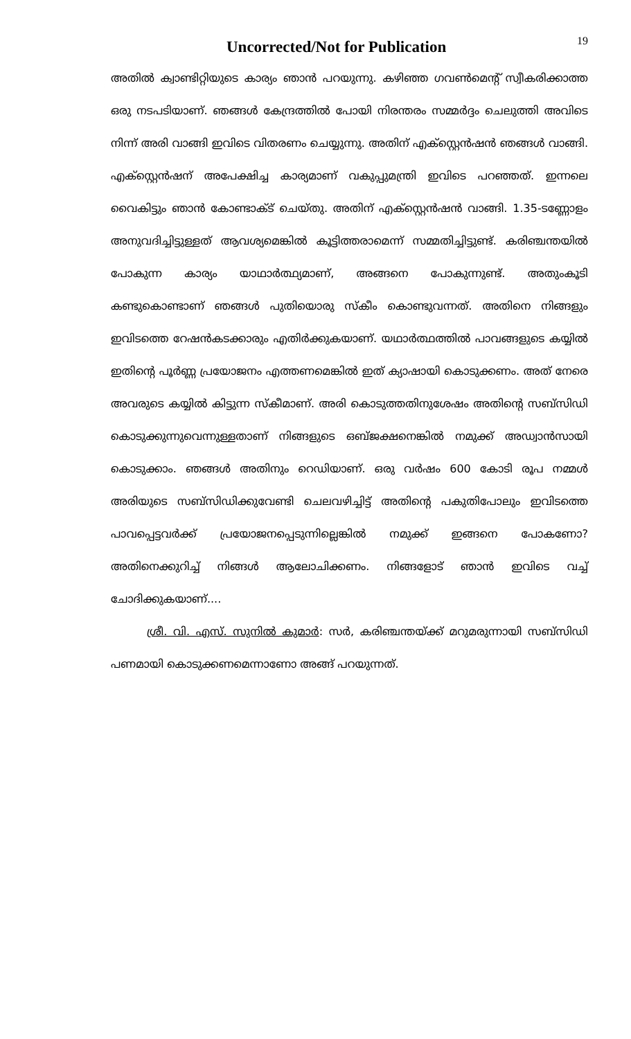Uncorrected/Not for Publication
19
അതിൽ ക്വാണ്ടിറ്റിയുടെ കാര്യം ഞാൻ പറയുന്നു. കഴിഞ്ഞ ഗവൺമെന്റ് സ്വീകരിക്കാത്ത ഒരു നടപടിയാണ്. ഞങ്ങൾ കേന്ദ്രത്തിൽ പോയി നിരന്തരം സമ്മർദ്ദം ചെലുത്തി അവിടെ നിന്ന് അരി വാങ്ങി ഇവിടെ വിതരണം ചെയ്യുന്നു. അതിന് എക്സ്റ്റെൻഷൻ ഞങ്ങൾ വാങ്ങി. എക്സ്റ്റെൻഷന് അപേക്ഷിച്ച കാര്യമാണ് വകുപ്പുമന്ത്രി ഇവിടെ പറഞ്ഞത്. ഇന്നലെ വൈകിട്ടും ഞാൻ കോണ്ടാക്ട് ചെയ്തു. അതിന് എക്സ്റ്റെൻഷൻ വാങ്ങി. 1.35-ടണ്ണോളം അനുവദിച്ചിട്ടുള്ളത് ആവശ്യമെങ്കിൽ കൂട്ടിത്തരാമെന്ന് സമ്മതിച്ചിട്ടുണ്ട്. കരിഞ്ചന്തയിൽ പോകുന്ന കാര്യം യാഥാർത്ഥ്യമാണ്, അങ്ങനെ പോകുന്നുണ്ട്. അതുംകൂടി കണ്ടുകൊണ്ടാണ് ഞങ്ങൾ പുതിയൊരു സ്കീം കൊണ്ടുവന്നത്. അതിനെ നിങ്ങളും ഇവിടത്തെ റേഷൻകടക്കാരും എതിർക്കുകയാണ്. യഥാർത്ഥത്തിൽ പാവങ്ങളുടെ കയ്യിൽ ഇതിന്റെ പൂർണ്ണ പ്രയോജനം എത്തണമെങ്കിൽ ഇത് ക്യാഷായി കൊടുക്കണം. അത് നേരെ അവരുടെ കയ്യിൽ കിട്ടുന്ന സ്കീമാണ്. അരി കൊടുത്തതിനുശേഷം അതിന്റെ സബ്സിഡി കൊടുക്കുന്നുവെന്നുള്ളതാണ് നിങ്ങളുടെ ഒബ്ജക്ഷനെങ്കിൽ നമുക്ക് അഡ്വാൻസായി കൊടുക്കാം. ഞങ്ങൾ അതിനും റെഡിയാണ്. ഒരു വർഷം 600 കോടി രൂപ നമ്മൾ അരിയുടെ സബ്സിഡിക്കുവേണ്ടി ചെലവഴിച്ചിട്ട് അതിന്റെ പകുതിപോലും ഇവിടത്തെ പാവപ്പെട്ടവർക്ക് പ്രയോജനപ്പെടുന്നില്ലെങ്കിൽ നമുക്ക് ഇങ്ങനെ പോകണോ? അതിനെക്കുറിച്ച് നിങ്ങൾ ആലോചിക്കണം. നിങ്ങളോട് ഞാൻ ഇവിടെ വച്ച് ചോദിക്കുകയാണ്....
ശ്രീ. വി. എസ്. സുനിൽ കുമാർ: സർ, കരിഞ്ചന്തയ്ക്ക് മറുമരുന്നായി സബ്സിഡി പണമായി കൊടുക്കണമെന്നാണോ അങ്ങ് പറയുന്നത്.